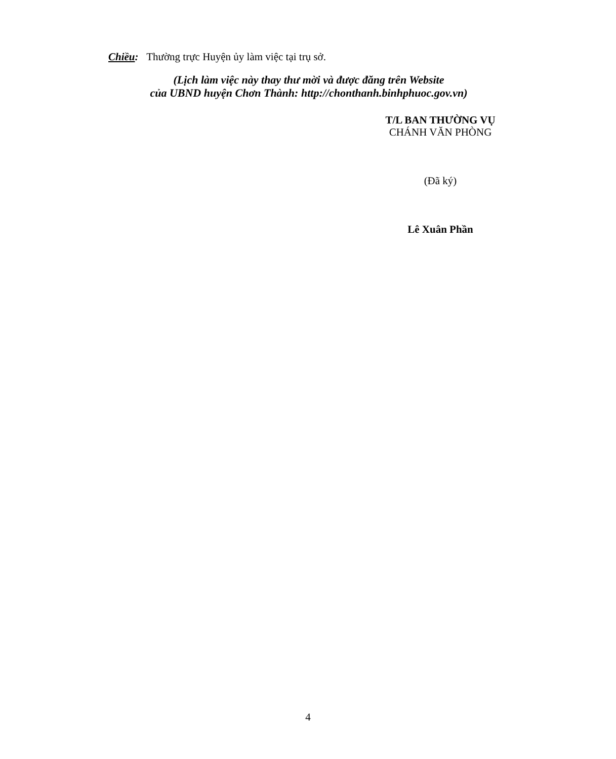Chiều: Thường trực Huyện ủy làm việc tại trụ sở.
(Lịch làm việc này thay thư mời và được đăng trên Website
của UBND huyện Chơn Thành: http://chonthanh.binhphuoc.gov.vn)
T/L BAN THƯỜNG VỤ
CHÁNH VĂN PHÒNG
(Đã ký)
Lê Xuân Phần
4